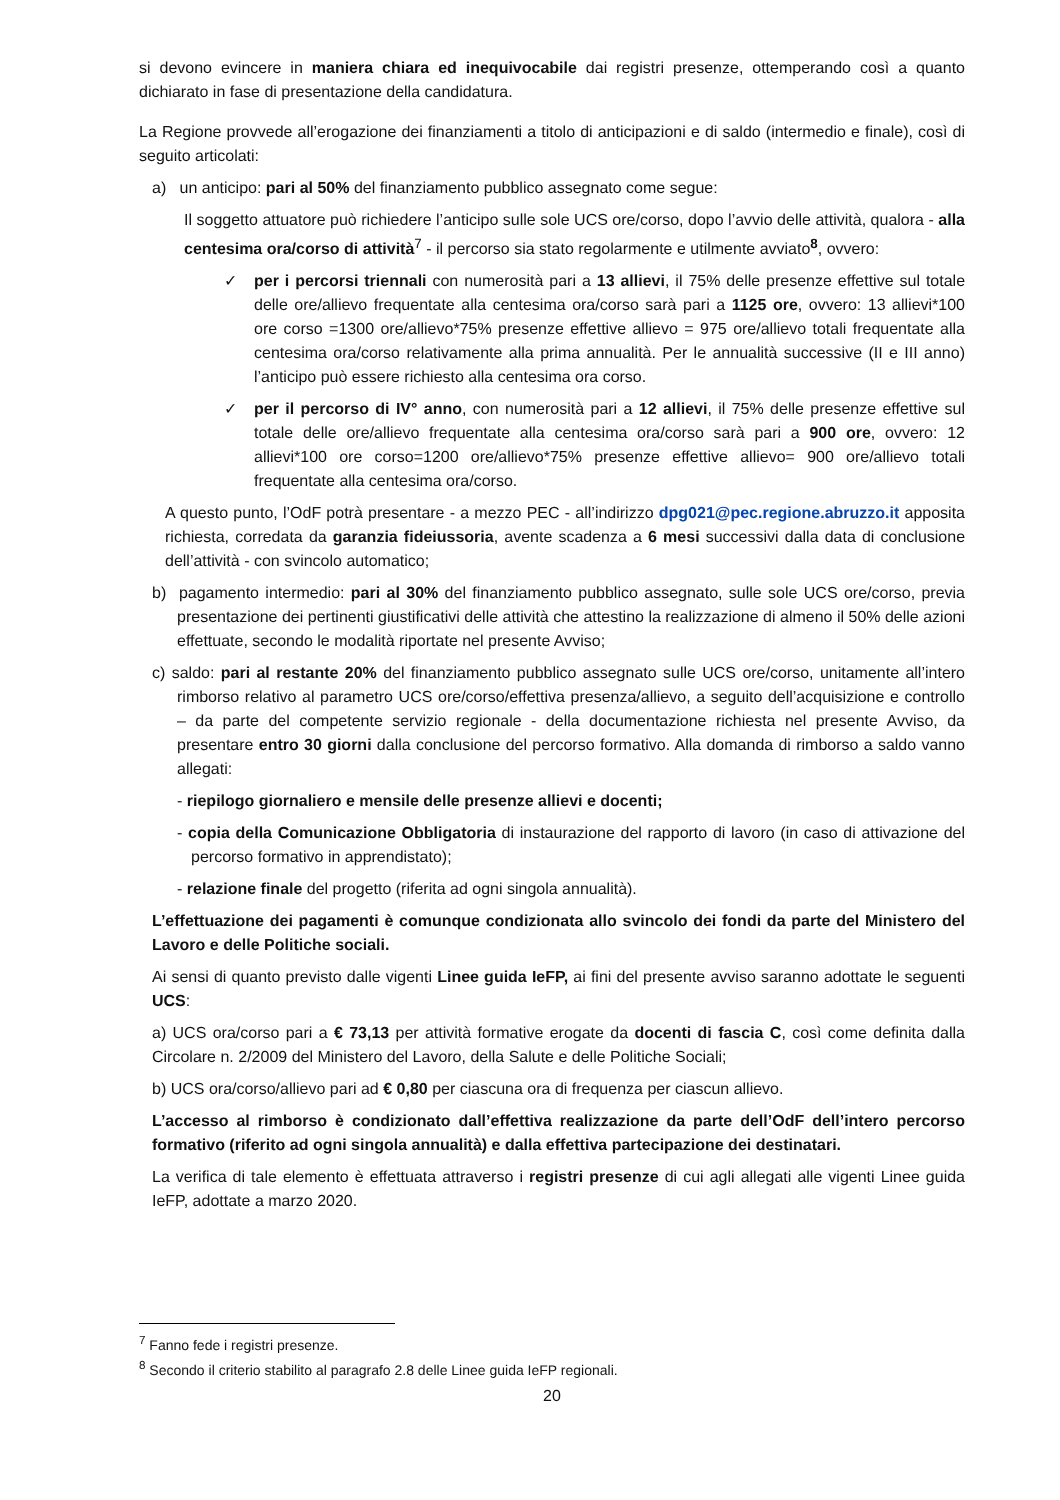si devono evincere in maniera chiara ed inequivocabile dai registri presenze, ottemperando così a quanto dichiarato in fase di presentazione della candidatura.
La Regione provvede all’erogazione dei finanziamenti a titolo di anticipazioni e di saldo (intermedio e finale), così di seguito articolati:
a) un anticipo: pari al 50% del finanziamento pubblico assegnato come segue:
Il soggetto attuatore può richiedere l’anticipo sulle sole UCS ore/corso, dopo l’avvio delle attività, qualora - alla centesima ora/corso di attività<sup>7</sup> - il percorso sia stato regolarmente e utilmente avviato<sup>8</sup>, ovvero:
✓ per i percorsi triennali con numerosità pari a 13 allievi, il 75% delle presenze effettive sul totale delle ore/allievo frequentate alla centesima ora/corso sarà pari a 1125 ore, ovvero: 13 allievi*100 ore corso =1300 ore/allievo*75% presenze effettive allievo = 975 ore/allievo totali frequentate alla centesima ora/corso relativamente alla prima annualità. Per le annualità successive (II e III anno) l’anticipo può essere richiesto alla centesima ora corso.
✓ per il percorso di IV° anno, con numerosità pari a 12 allievi, il 75% delle presenze effettive sul totale delle ore/allievo frequentate alla centesima ora/corso sarà pari a 900 ore, ovvero: 12 allievi*100 ore corso=1200 ore/allievo*75% presenze effettive allievo= 900 ore/allievo totali frequentate alla centesima ora/corso.
A questo punto, l’OdF potrà presentare - a mezzo PEC - all’indirizzo dpg021@pec.regione.abruzzo.it apposita richiesta, corredata da garanzia fideiussoria, avente scadenza a 6 mesi successivi dalla data di conclusione dell’attività - con svincolo automatico;
b) pagamento intermedio: pari al 30% del finanziamento pubblico assegnato, sulle sole UCS ore/corso, previa presentazione dei pertinenti giustificativi delle attività che attestino la realizzazione di almeno il 50% delle azioni effettuate, secondo le modalità riportate nel presente Avviso;
c) saldo: pari al restante 20% del finanziamento pubblico assegnato sulle UCS ore/corso, unitamente all’intero rimborso relativo al parametro UCS ore/corso/effettiva presenza/allievo, a seguito dell’acquisizione e controllo – da parte del competente servizio regionale - della documentazione richiesta nel presente Avviso, da presentare entro 30 giorni dalla conclusione del percorso formativo. Alla domanda di rimborso a saldo vanno allegati:
- riepilogo giornaliero e mensile delle presenze allievi e docenti;
- copia della Comunicazione Obbligatoria di instaurazione del rapporto di lavoro (in caso di attivazione del percorso formativo in apprendistato);
- relazione finale del progetto (riferita ad ogni singola annualità).
L’effettuazione dei pagamenti è comunque condizionata allo svincolo dei fondi da parte del Ministero del Lavoro e delle Politiche sociali.
Ai sensi di quanto previsto dalle vigenti Linee guida IeFP, ai fini del presente avviso saranno adottate le seguenti UCS:
a) UCS ora/corso pari a € 73,13 per attività formative erogate da docenti di fascia C, così come definita dalla Circolare n. 2/2009 del Ministero del Lavoro, della Salute e delle Politiche Sociali;
b) UCS ora/corso/allievo pari ad € 0,80 per ciascuna ora di frequenza per ciascun allievo.
L’accesso al rimborso è condizionato dall’effettiva realizzazione da parte dell’OdF dell’intero percorso formativo (riferito ad ogni singola annualità) e dalla effettiva partecipazione dei destinatari.
La verifica di tale elemento è effettuata attraverso i registri presenze di cui agli allegati alle vigenti Linee guida IeFP, adottate a marzo 2020.
<sup>7</sup> Fanno fede i registri presenze.
<sup>8</sup> Secondo il criterio stabilito al paragrafo 2.8 delle Linee guida IeFP regionali.
20